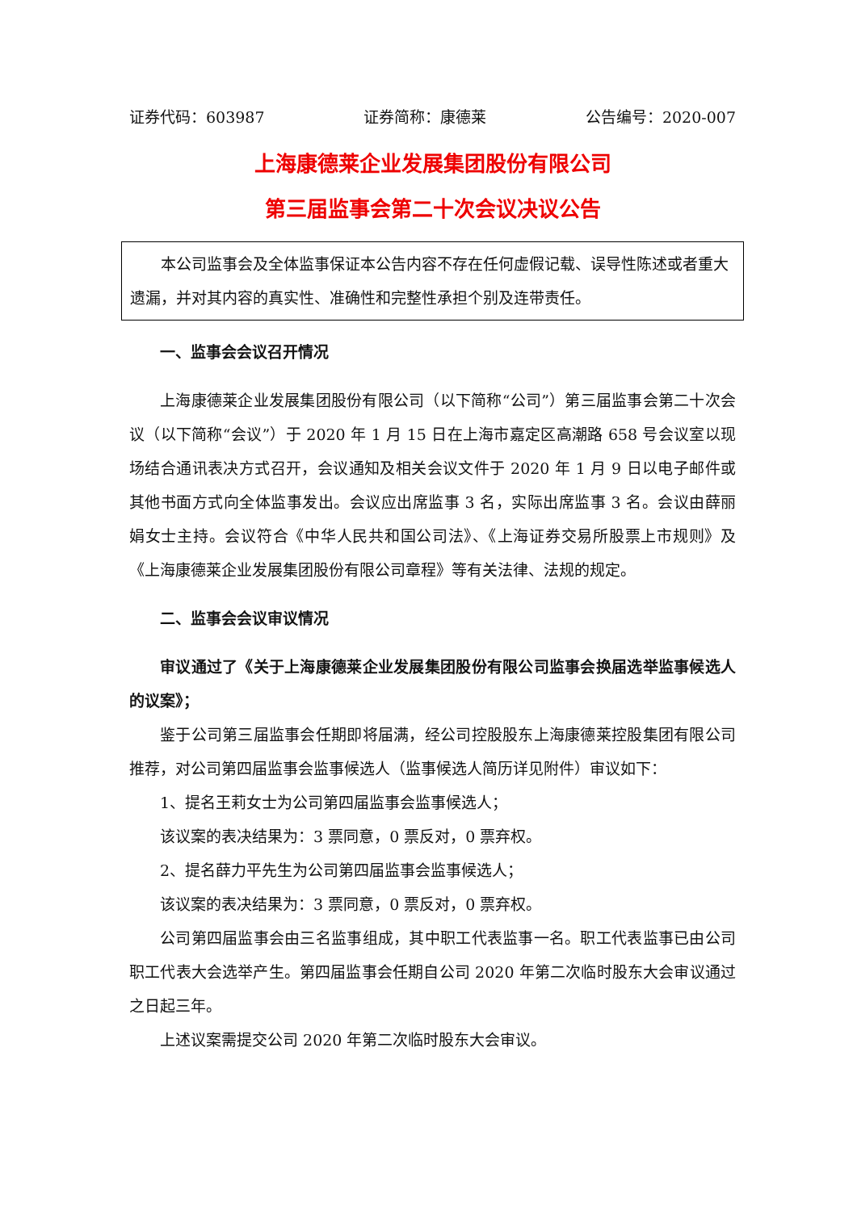证券代码：603987 证券简称：康德莱 公告编号：2020-007
上海康德莱企业发展集团股份有限公司
第三届监事会第二十次会议决议公告
本公司监事会及全体监事保证本公告内容不存在任何虚假记载、误导性陈述或者重大遗漏，并对其内容的真实性、准确性和完整性承担个别及连带责任。
一、监事会会议召开情况
上海康德莱企业发展集团股份有限公司（以下简称“公司”）第三届监事会第二十次会议（以下简称“会议”）于 2020 年 1 月 15 日在上海市嘉定区高潮路 658 号会议室以现场结合通讯表决方式召开，会议通知及相关会议文件于 2020 年 1 月 9 日以电子邮件或其他书面方式向全体监事发出。会议应出席监事 3 名，实际出席监事 3 名。会议由薛丽娟女士主持。会议符合《中华人民共和国公司法》、《上海证券交易所股票上市规则》及《上海康德莱企业发展集团股份有限公司章程》等有关法律、法规的规定。
二、监事会会议审议情况
审议通过了《关于上海康德莱企业发展集团股份有限公司监事会换届选举监事候选人的议案》；
鉴于公司第三届监事会任期即将届满，经公司控股股东上海康德莱控股集团有限公司推荐，对公司第四届监事会监事候选人（监事候选人简历详见附件）审议如下：
1、提名王莉女士为公司第四届监事会监事候选人；
该议案的表决结果为：3 票同意，0 票反对，0 票弃权。
2、提名薛力平先生为公司第四届监事会监事候选人；
该议案的表决结果为：3 票同意，0 票反对，0 票弃权。
公司第四届监事会由三名监事组成，其中职工代表监事一名。职工代表监事已由公司职工代表大会选举产生。第四届监事会任期自公司 2020 年第二次临时股东大会审议通过之日起三年。
上述议案需提交公司 2020 年第二次临时股东大会审议。